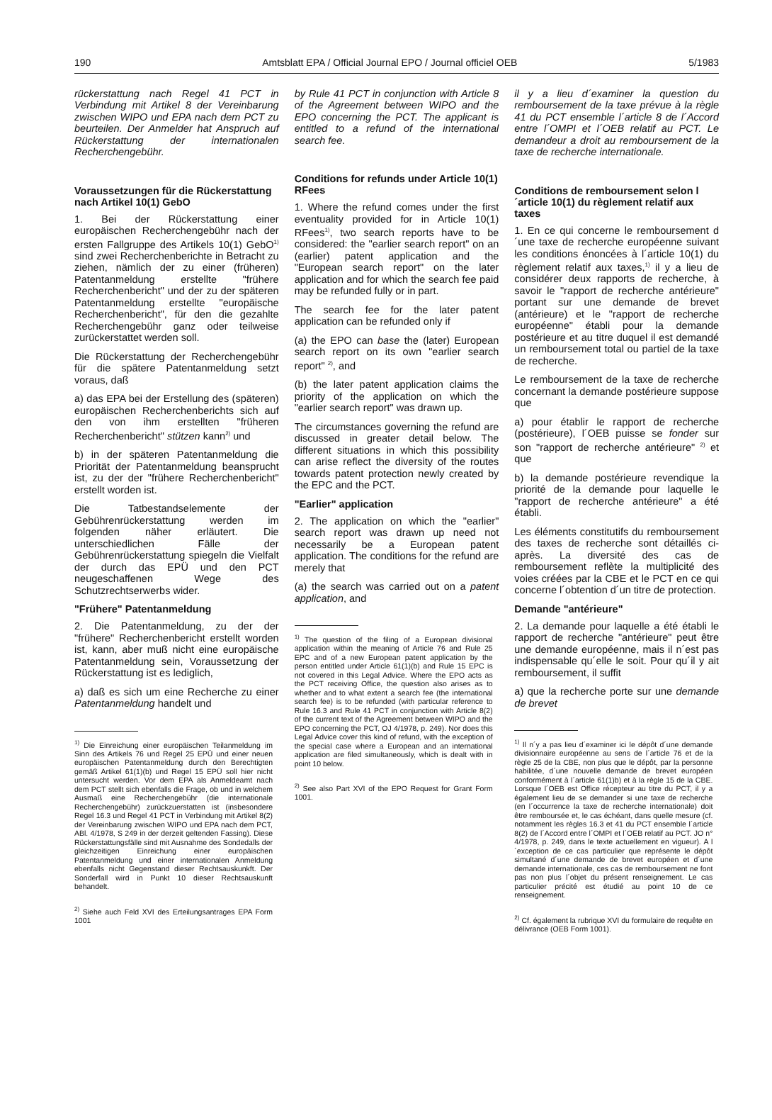190 Amtsblatt EPA / Official Journal EPO / Journal officiel OEB 5/1983
rückerstattung nach Regel 41 PCT in Verbindung mit Artikel 8 der Vereinbarung zwischen WIPO und EPA nach dem PCT zu beurteilen. Der Anmelder hat Anspruch auf Rückerstattung der internationalen Recherchengebühr.
Voraussetzungen für die Rückerstattung nach Artikel 10(1) GebO
1. Bei der Rückerstattung einer europäischen Recherchengebühr nach der ersten Fallgruppe des Artikels 10(1) GebO<sup>1)</sup> sind zwei Recherchenberichte in Betracht zu ziehen, nämlich der zu einer (früheren) Patentanmeldung erstellte "frühere Recherchenbericht" und der zu der späteren Patentanmeldung erstellte "europäische Recherchenbericht", für den die gezahlte Recherchengebühr ganz oder teilweise zurückerstattet werden soll.
Die Rückerstattung der Recherchengebühr für die spätere Patentanmeldung setzt voraus, daß
a) das EPA bei der Erstellung des (späteren) europäischen Recherchenberichts sich auf den von ihm erstellten "früheren Recherchenbericht" stützen kann<sup>2)</sup> und
b) in der späteren Patentanmeldung die Priorität der Patentanmeldung beansprucht ist, zu der der "frühere Recherchenbericht" erstellt worden ist.
Die Tatbestandselemente der Gebührenrückerstattung werden im folgenden näher erläutert. Die unterschiedlichen Fälle der Gebührenrückerstattung spiegeln die Vielfalt der durch das EPÜ und den PCT neugeschaffenen Wege des Schutzrechtserwerbs wider.
"Frühere" Patentanmeldung
2. Die Patentanmeldung, zu der der "frühere" Recherchenbericht erstellt worden ist, kann, aber muß nicht eine europäische Patentanmeldung sein, Voraussetzung der Rückerstattung ist es lediglich,
a) daß es sich um eine Recherche zu einer Patentanmeldung handelt und
<sup>1)</sup> Die Einreichung einer europäischen Teilanmeldung im Sinn des Artikels 76 und Regel 25 EPÜ und einer neuen europäischen Patentanmeldung durch den Berechtigten gemäß Artikel 61(1)(b) und Regel 15 EPÜ soll hier nicht untersucht werden. Vor dem EPA als Anmeldeamt nach dem PCT stellt sich ebenfalls die Frage, ob und in welchem Ausmaß eine Recherchengebühr (die internationale Recherchengebühr) zurückzuerstatten ist (insbesondere Regel 16.3 und Regel 41 PCT in Verbindung mit Artikel 8(2) der Vereinbarung zwischen WIPO und EPA nach dem PCT, ABl. 4/1978, S 249 in der derzeit geltenden Fassing). Diese Rückerstattungsfälle sind mit Ausnahme des Sondedalls der gleichzeitigen Einreichung einer europäischen Patentanmeldung und einer internationalen Anmeldung ebenfalls nicht Gegenstand dieser Rechtsauskunkft. Der Sonderfall wird in Punkt 10 dieser Rechtsauskunft behandelt.
<sup>2)</sup> Siehe auch Feld XVI des Erteilungsantrages EPA Form 1001
by Rule 41 PCT in conjunction with Article 8 of the Agreement between WIPO and the EPO concerning the PCT. The applicant is entitled to a refund of the international search fee.
Conditions for refunds under Article 10(1) RFees
1. Where the refund comes under the first eventuality provided for in Article 10(1) RFees<sup>1)</sup>, two search reports have to be considered: the "earlier search report" on an (earlier) patent application and the "European search report" on the later application and for which the search fee paid may be refunded fully or in part.
The search fee for the later patent application can be refunded only if
(a) the EPO can base the (later) European search report on its own "earlier search report" <sup>2)</sup>, and
(b) the later patent application claims the priority of the application on which the "earlier search report" was drawn up.
The circumstances governing the refund are discussed in greater detail below. The different situations in which this possibility can arise reflect the diversity of the routes towards patent protection newly created by the EPC and the PCT.
"Earlier" application
2. The application on which the "earlier" search report was drawn up need not necessarily be a European patent application. The conditions for the refund are merely that
(a) the search was carried out on a patent application, and
<sup>1)</sup> The question of the filing of a European divisional application within the meaning of Article 76 and Rule 25 EPC and of a new European patent application by the person entitled under Article 61(1)(b) and Rule 15 EPC is not covered in this Legal Advice. Where the EPO acts as the PCT receiving Office, the question also arises as to whether and to what extent a search fee (the international search fee) is to be refunded (with particular reference to Rule 16.3 and Rule 41 PCT in conjunction with Article 8(2) of the current text of the Agreement between WIPO and the EPO concerning the PCT, OJ 4/1978, p. 249). Nor does this Legal Advice cover this kind of refund, with the exception of the special case where a European and an international application are filed simultaneously, which is dealt with in point 10 below.
<sup>2)</sup> See also Part XVI of the EPO Request for Grant Form 1001.
il y a lieu d´examiner la question du remboursement de la taxe prévue à la règle 41 du PCT ensemble l´article 8 de l´Accord entre l´OMPI et l´OEB relatif au PCT. Le demandeur a droit au remboursement de la taxe de recherche internationale.
Conditions de remboursement selon l´article 10(1) du règlement relatif aux taxes
1. En ce qui concerne le remboursement d´une taxe de recherche européenne suivant les conditions énoncées à l´article 10(1) du règlement relatif aux taxes,<sup>1)</sup> il y a lieu de considérer deux rapports de recherche, à savoir le "rapport de recherche antérieure" portant sur une demande de brevet (antérieure) et le "rapport de recherche européenne" établi pour la demande postérieure et au titre duquel il est demandé un remboursement total ou partiel de la taxe de recherche.
Le remboursement de la taxe de recherche concernant la demande postérieure suppose que
a) pour établir le rapport de recherche (postérieure), l´OEB puisse se fonder sur son "rapport de recherche antérieure" <sup>2)</sup> et que
b) la demande postérieure revendique la priorité de la demande pour laquelle le "rapport de recherche antérieure" a été établi.
Les éléments constitutifs du remboursement des taxes de recherche sont détaillés ci-après. La diversité des cas de remboursement reflète la multiplicité des voies créées par la CBE et le PCT en ce qui concerne l´obtention d´un titre de protection.
Demande "antérieure"
2. La demande pour laquelle a été établi le rapport de recherche "antérieure" peut être une demande européenne, mais il n´est pas indispensable qu´elle le soit. Pour qu´il y ait remboursement, il suffit
a) que la recherche porte sur une demande de brevet
<sup>1)</sup> Il n´y a pas lieu d´examiner ici le dépôt d´une demande divisionnaire européenne au sens de l´article 76 et de la règle 25 de la CBE, non plus que le dépôt, par la personne habilitée, d´une nouvelle demande de brevet européen conformément à l´article 61(1)b) et à la règle 15 de la CBE. Lorsque l´OEB est Office récepteur au titre du PCT, il y a également lieu de se demander si une taxe de recherche (en l´occurrence la taxe de recherche internationale) doit être remboursée et, le cas échéant, dans quelle mesure (cf. notamment les règles 16.3 et 41 du PCT ensemble l´article 8(2) de l´Accord entre l´OMPI et l´OEB relatif au PCT. JO n° 4/1978, p. 249, dans le texte actuellement en vigueur). A l´exception de ce cas particulier que représente le dépôt simultané d´une demande de brevet européen et d´une demande internationale, ces cas de remboursement ne font pas non plus l´objet du présent renseignement. Le cas particulier précité est étudié au point 10 de ce renseignement.
<sup>2)</sup> Cf. également la rubrique XVI du formulaire de requête en délivrance (OEB Form 1001).